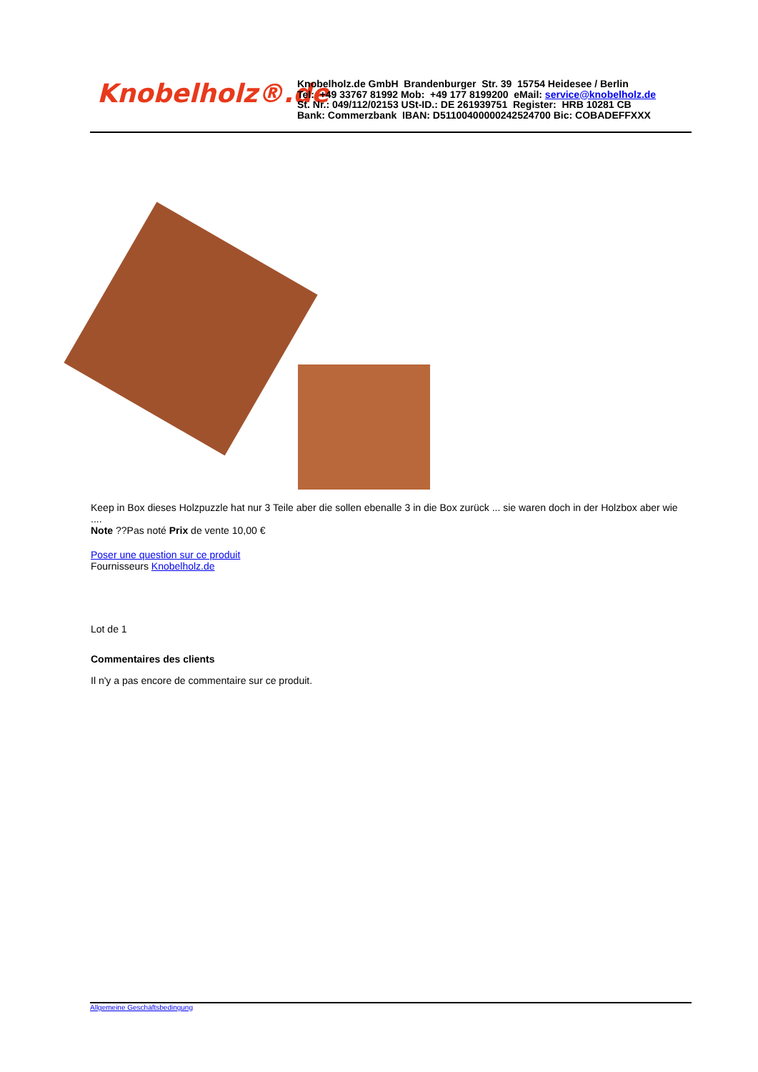Knobelholz®.de
Knobelholz.de GmbH Brandenburger Str. 39 15754 Heidesee / Berlin
Tel: +49 33767 81992 Mob: +49 177 8199200 eMail: service@knobelholz.de
St. Nr.: 049/112/02153 USt-ID.: DE 261939751 Register: HRB 10281 CB
Bank: Commerzbank IBAN: D51100400000242524700 Bic: COBADEFFXXX
Keep in Box dieses Holzpuzzle hat nur 3 Teile aber die sollen ebenalle 3 in die Box zurück ... sie waren doch in der Holzbox aber wie ....
Note ??Pas noté Prix de vente 10,00 €
Poser une question sur ce produit
Fournisseurs Knobelholz.de
Lot de 1
Commentaires des clients
Il n'y a pas encore de commentaire sur ce produit.
Allgemeine Geschäftsbedingung